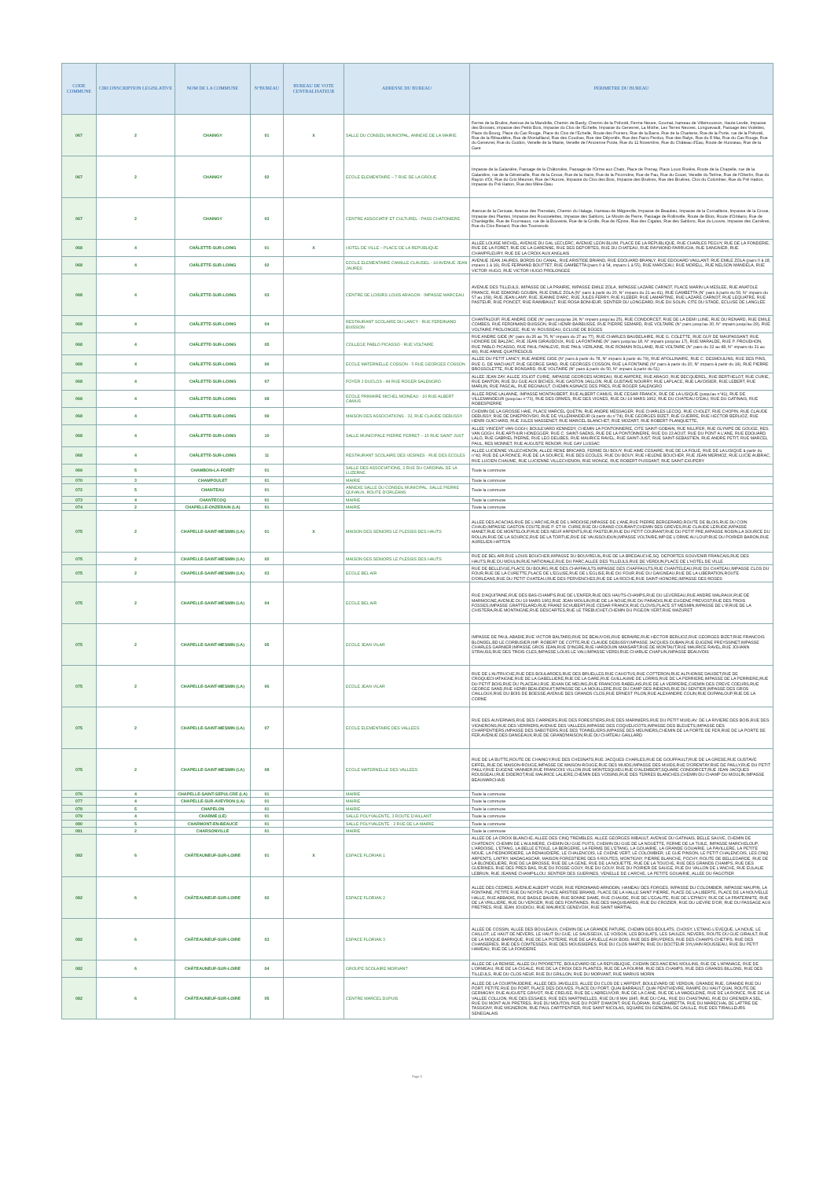| CODE COMMUNE | CIRCONSCRIPTION LEGISLATIVE | NOM DE LA COMMUNE | N°BUREAU | BUREAU DE VOTE CENTRALISATEUR | ADRESSE DU BUREAU | PERIMETRE DU BUREAU |
| --- | --- | --- | --- | --- | --- | --- |
| 067 | 2 | CHAINGY | 01 | X | SALLE DU CONSEIL MUNICIPAL, ANNEXE DE LA MAIRIE | Ferme de la Bruère, Avenue de la Mandrille, Chemin de Bardy, Chemin de la Prévoté, Ferme Neuve, Goumat, hameau de Villemousson, Haute Levée, Impasse des Brosses, impasse des Petits Bois, Impasse du Clos de l'Echelle, Impasse du Genevret, La Mothe, Les Terres Neuves, Longuevault, Passage des Violettes, Place du Bourg, Place du Cas Rouge, Place du Clos de l'Echelle, Route des Poiriers, Rue de la Barre, Rue de la Charterie, Rue de la Porte, rue de la Prévoté, Rue de la Ribaudière, Rue de Montafiland, Rue des Coudras, Rue des Déportés, Rue des Pains Perdus, Rue des Ralys, Rue du 8 Mai, Rue du Cas Rouge, Rue du Genevret, Rue du Guidon, Venelle de la Mairie, Venelle de l'Ancienne Poste, Rue du 11 Novembre, Rue du Château d'Eau, Route de Huisseau, Rue de la Gare |
| 067 | 2 | CHAINGY | 02 | | ECOLE ELEMENTAIRE – 7 RUE DE LA GROUE | Impasse de la Galanière, Passage de la Châtonière, Passage de l'Orme aux Chats, Place de Prenay, Place Louis Rivière, Route de la Chapelle, rue de la Galanière, rue de la Génetraille, Rue de la Groue, Rue de la Haire, Rue de la Picornière, Rue de Pau, Rue du Gouet, Venelle du Terline, Rue de l'Oberlin, Rue du Rayon d'Or, Rue du Gris Meunier, Rue de l'Aurore, Impasse du Clos des Bois, Impasse des Bruères, Rue des Bruères, Clos du Colombier, Rue du Pré Hatton, Impasse du Pré Hatton, Rue des Mère-Dieu |
| 067 | 2 | CHAINGY | 03 | | CENTRE ASSOCIATIF ET CULTUREL - PASS CHATONIERE | Avenue de la Cerisaie, Avenue des Pierrelats, Chemin du Halage, Hameau de Mégreville, Impasse de Beaulieu, Impasse de la Cornaillerie, Impasse de la Groue, Impasse des Plantes, Impasse des Rousselettes, Impasse des Sablons, Le Moulin de Pierre, Passage de Rollinville, Route de Blois, Route d'Orléans, Rue de Chantegrille, Rue de Fourneaux, rue de la Bouverie, Rue de la Grolle, Rue de l'Epine, Rue des Cigales, Rue des Sablons, Rue du Louvre, Impasse des Carrières, Rue du Clos Renard, Rue des Tournesols |
| 068 | 4 | CHÂLETTE-SUR-LOING | 01 | X | HOTEL DE VILLE – PLACE DE LA REPUBLIQUE | ALLEE LOUISE MICHEL, AVENUE DU GAL LECLERC, AVENUE LEON BLUM, PLACE DE LA REPUBLIQUE, RUE CHARLES PEGUY, RUE DE LA FONDERIE, RUE DE LA FORET, RUE DE LA GARENNE, RUE DES DEPORTES, RUE DU CHATEAU, RUE RAYMOND FARRUGIA, RUE SANGNIER, RUE CHAMPFLEURY, RUE DE LA CROIX AUX ANGLAIS |
| 068 | 4 | CHÂLETTE-SUR-LOING | 02 | | ECOLE ELEMENTAIRE CAMILLE CLAUDEL - 19 AVENUE JEAN JAURES | AVENUE JEAN JAURES, BORDS DU CANAL, RUE ARISTIDE BRIAND, RUE EDOUARD BRANLY, RUE EDOUARD VAILLANT, RUE EMILE ZOLA (pairs 0 à 18, impairs 1 à 19), RUE FERNAND BOUTTET, RUE GAMBETTA (pairs 0 à 54, impairs 1 à 55), RUE MARCEAU, RUE MORELL, RUE NELSON MANDELA, RUE VICTOR HUGO, RUE VICTOR HUGO PROLONGEE |
| 068 | 4 | CHÂLETTE-SUR-LOING | 03 | | CENTRE DE LOISIRS LOUIS ARAGON - IMPASSE MARCEAU | AVENUE DES TILLEULS, IMPASSE DE LA PRAIRIE, IMPASSE EMILE ZOLA, IMPASSE LAZARE CARNOT, PLACE MARIN LA MESLEE, RUE ANATOLE FRANCE, RUE EDMOND GOUBIN, RUE EMILE ZOLA (N° pairs à partir du 20, N° impairs du 21 au 41), RUE GAMBETTA (N° pairs à partir du 56, N° impairs du 57 au 159), RUE JEAN LAMY, RUE JEANNE D'ARC, RUE JULES FERRY, RUE KLEBER, RUE LAMARTINE, RUE LAZARE CARNOT, RUE LEQUATRE, RUE PASTEUR, RUE PONCET, RUE RAIMBAULT, RUE ROSA BONHEUR, SENTIER DU LONGEARD, RUE DU SOLIN, CITE DU STADE, ECLUSE DE LANGLEE |
| 068 | 4 | CHÂLETTE-SUR-LOING | 04 | | RESTAURANT SCOLAIRE DU LANCY - RUE FERDINAND BUISSON | CHANTALOUP, RUE ANDRE GIDE (N° pairs jusqu'au 24, N° impairs jusqu'au 25), RUE CONDORCET, RUE DE LA DEMI LUNE, RUE DU RENARD, RUE EMILE COMBES, RUE FERDINAND BUISSON, RUE HENRI BARBUSSE, RUE PIERRE SEMARD, RUE VOLTAIRE (N° pairs jusqu'au 30, N° impairs jusqu'au 29), RUE VOLTAIRE PROLONGEE, RUE W. ROUSSEAU, ECLUSE DE BÛGES |
| 068 | 4 | CHÂLETTE-SUR-LOING | 05 | | COLLEGE PABLO PICASSO - RUE VOLTAIRE | RUE ANDRE GIDE (N° pairs du 26 au 76, N° impairs du 27 au 77), RUE CHARLES BAUDELAIRE, RUE G. COLETTE, RUE GUY DE MAUPASSANT, RUE HONORE DE BALZAC, RUE JEAN GIRAUDOUX, RUE LA FONTAINE (N° pairs jusqu'au 18, N° impairs jusqu'au 17), RUE MARALDE, RUE P. PROUDHON, RUE PABLO PICASSO, RUE PAUL PAINLEVE, RUE PAUL VERLAINE, RUE ROMAIN ROLLAND, RUE VOLTAIRE (N° pairs du 32 au 48, N° impairs du 31 au 49), RUE ANNIE QUATRESOUS |
| 068 | 4 | CHÂLETTE-SUR-LOING | 06 | | ECOLE MATERNELLE COSSON - 5 RUE GEORGES COSSON | ALLEE DU PETIT LANCY, RUE ANDRE GIDE (N° pairs à partir du 78, N° impairs à partir du 79), RUE APOLLINAIRE, RUE C. DESMOULINS, RUE DES PINS, RUE G. DE MACHAUT, RUE GEORGE SAND, RUE GEORGES COSSON, RUE LA FONTAINE (N° pairs à partir du 20, N° impairs à partir du 19), RUE PIERRE BROSSOLETTE, RUE RONSARD, RUE VOLTAIRE (N° pairs à partir du 50, N° impairs à partir du 51) |
| 068 | 4 | CHÂLETTE-SUR-LOING | 07 | | FOYER J DUCLOS - 44 RUE ROGER SALENGRO | ALLEE JEAN ZAY, ALLEE JOLIOT CURIE, IMPASSE GEORGES MOREAU, RUE AMPERE, RUE ARAGO, RUE BECQUEREL, RUE BERTHELOT, RUE CURIE, RUE DANTON, RUE DU GUE AUX BICHES, RUE GASTON JAILLON, RUE GUSTAVE NOURRY, RUE LAPLACE, RUE LAVOISIER, RUE LEBERT, RUE MARLIN, RUE PASCAL, RUE REGNAULT, CHEMIN ASINACE DES PRES, RUE ROGER SALENGRO |
| 068 | 4 | CHÂLETTE-SUR-LOING | 08 | | ECOLE PRIMAIRE MICHEL MOINEAU - 10 RUE ALBERT CAMUS | ALLEE RENE LALANNE, IMPASSE MONTAUBERT, RUE ALBERT CAMUS, RUE CESAR FRANCK, RUE DE LA LISIQUE (jusqu'au n°41), RUE DE VILLEMANDEUR (jusqu'au n°73), RUE DES ORMES, RUE DES VIGNES, RUE DU 19 MARS 1962, RUE DU CHATEAU D'EAU, RUE DU GATINAIS, RUE ROBESPIERRE |
| 068 | 4 | CHÂLETTE-SUR-LOING | 09 | | MAISON DES ASSOCIATIONS - 32, RUE CLAUDE DEBUSSY | CHEMIN DE LA GROSSE HAIE, PLACE MARCEL QUETIN, RUE ANDRE MESSAGER, RUE CHARLES LECOQ, RUE CHOLET, RUE CHOPIN, RUE CLAUDE DEBUSSY, RUE DE DNIEPROVSKI, RUE DE VILLEMANDEUR (à partir du n°74), RUE GEORGES BIZET, RUE GUERRE, RUE HECTOR BERLIOZ, RUE HENRI GUICHARD, RUE JULES MASSENET, RUE MARCEL BLANCHET, RUE MOZART, RUE ROBERT PLANQUETTE, |
| 068 | 4 | CHÂLETTE-SUR-LOING | 10 | | SALLE MUNICIPALE PIERRE PERRET – 15 RUE SAINT JUST | ALLEE VINCENT VAN GOGH, BOULEVARD KENNEDY, CHEMIN LA PONTONNERIE, CITE SAINT-GOBAIN, RUE NILUFER, RUE OLYMPE DE GOUGE, RES. VAN GOGH, RUE ARTHUR HONEGGER, RUE C. SAINT-SAENS, RUE DE LA PONTONNERIE, RUE DU 23 AOUT, RUE DU PONT A L'ANE, RUE EDOUARD LALO, RUE GABRIEL PIERNE, RUE LEO DELIBES, RUE MAURICE RAVEL, RUE SAINT-JUST, RUE SAINT-SEBASTIEN, RUE ANDRE PETIT, RUE MARCEL PAUL, RES MONNET, RUE AUGUSTE RENOIR, RUE GAY LUSSAC |
| 068 | 4 | CHÂLETTE-SUR-LOING | 11 | | RESTAURANT SCOLAIRE DES VESINES - RUE DES ECOLES | ALLEE LUCIENNE VILLECHENON, ALLEE RENE BRICARD, FERME DU BOUY, RUE AIME CESAIRE, RUE DE LA FOLIE, RUE DE LA LISIQUE à partir du n°42, RUE DE LA RONCE, RUE DE LA SOURCE, RUE DES ECOLES, RUE DU BOUY, RUE HELENE BOUCHER, RUE JEAN MERMOZ, RUE LUCIE AUBRAC, RUE LUCIEN CHAUME, RUE LUCIENNE VILLECHENON, RUE MONGE, RUE ROBERT PUISSANT, RUE SAINT-EXUPERY |
| 069 | 5 | CHAMBON-LA-FORÊT | 01 | | SALLE DES ASSOCIATIONS, 2 RUE DU CARDINAL DE LA LUZERNE | Toute la commune |
| 070 | 3 | CHAMPOULET | 01 | | MAIRIE | Toute la commune |
| 072 | 5 | CHANTEAU | 01 | | ANNEXE SALLE DU CONSEIL MUNICIPAL, SALLE PIERRE QUIVAUX, ROUTE D'ORLÉANS | Toute la commune |
| 073 | 4 | CHANTECOQ | 01 | | MAIRIE | Toute la commune |
| 074 | 2 | CHAPELLE-ONZERAIN (LA) | 01 | | MAIRIE | Toute la commune |
| 075 | 2 | CHAPELLE-SAINT-MESMIN (LA) | 01 | X | MAISON DES SENIORS LE PLESSIS DES HAUTS | ALLEE DES ACACIAS,RUE DE L'ARCHE,RUE DE L'ARDOISE,IMPASSE DE L'ANE,RUE PIERRE BERGERARD,ROUTE DE BLOIS,RUE DU COIN CHAUD,IMPASSE GASTON COUTE,RUE P. ET M. CURIE,RUE DU GRAND COURANT,CHEMIN DES GREVES,RUE CLAUDE LERUDE,IMPASSE MANET,RUE DE MONTELOUP,RUE DES NEUF ARPENTS,RUE PASTEUR,RUE DU PETIT COURANT,RUE DU PETIT PRE,IMPASSE RODIN,LA SOURCE DU ROLLIN,RUE DE LA SOURCE,RUE DE LA TORTUE,RUE DE VAUSSOUDUN,IMPASSE VOLTAIRE,IMP.DE L'ORME AU LOUP,RUE DU POIRIER BARON,RUE AURELIEN HATTON |
| 075 | 2 | CHAPELLE-SAINT-MESMIN (LA) | 02 | | MAISON DES SENIORS LE PLESSIS DES HAUTS | RUE DE BEL AIR,RUE LOUIS BOUCHER,IMPASSE DU BOUVREUIL,RUE DE LA BREDAUCHE,SQ. DEPORTES-SOUVENIR FRANCAIS,RUE DES HAUTS,RUE DU MOULIN,RUE NATIONALE,RUE DU PARC,ALLEE DES TILLEULS,RUE DE VERDUN,PLACE DE L'HOTEL DE VILLE |
| 075 | 2 | CHAPELLE-SAINT-MESMIN (LA) | 03 | | ECOLE BEL AIR | RUE DE BELLEVUE,PLACE DU BOURG,RUE DES CHAFFAULTS,IMPASSE DES CHAFFAULTS,RUE CHANTELEAU,RUE DU CHATEAU,IMPASSE CLOS DU FOUR,RUE DE LA CURETTE,PLACE DE L'EGLISE,RUE DE L'EGLISE,RUE DU FOUR,RUE DU GAIGNEAU,RUE DE LA LIBERATION,ROUTE D'ORLEANS,RUE DU PETIT CHATEAU,RUE DES PERVENCHES,RUE DE LA ROCHE,RUE SAINT-HONORE,IMPASSE DES ROSES |
| 075 | 2 | CHAPELLE-SAINT-MESMIN (LA) | 04 | | ECOLE BEL AIR | RUE D'AQUITAINE,RUE DES BAS-CHAMPS,RUE DE L'ENFER,RUE DES HAUTS-CHAMPS,RUE DU LEVEREAU,RUE ANDRE MALRAUX,RUE DE MARMOGNE,AVENUE DU 19 MARS 1962,RUE JEAN MOULIN,RUE DE LA NOUE,RUE DU PARADIS,RUE EUGENE PREVOST,RUE DES TROIS FOSSES,IMPASSE GRATTELARD,RUE FRANZ SCHUBERT,RUE CESAR FRANCK,RUE CLOVIS,PLACE ST MESMIN,IMPASSE DE L'IF,RUE DE LA CHISTERA,RUE MONTAIGNE,RUE DESCARTES,RUE LE TREBUCHET,CHEMIN DU PIGEON VERT,RUE MAZURET |
| 075 | 2 | CHAPELLE-SAINT-MESMIN (LA) | 05 | | ECOLE JEAN VILAR | IMPASSE DE PAUL ABADIE,RUE VICTOR BALTARD,RUE DE BEAUVOIS,RUE BERAIRE,RUE HECTOR BERLIOZ,RUE GEORGES BIZET,RUE FRANCOIS BLONDEL,BD LE CORBUSIER,IMP. ROBERT DE COTTE,RUE CLAUDE DEBUSSY,IMPASSE JACQUES DUBAN,RUE EUGENE FREYSSINET,IMPASSE CHARLES GARNIER,IMPASSE GROS JEAN,RUE D'INGRE,RUE HARDOUIN MANSART,RUE DE MONTAUT,RUE MAURICE RAVEL,RUE JOHANN STRAUSS,RUE DES TROIS CLES,IMPASSE LOUIS LE VAU,IMPASSE VERDI,RUE CHARLIE CHAPLIN,IMPASSE BEAUVOIS |
| 075 | 2 | CHAPELLE-SAINT-MESMIN (LA) | 06 | | ECOLE JEAN VILAR | RUE DE L'AUTRUCHE,RUE DES BOULARDES,RUE DES BRUELLES,RUE CAHOTUS,RUE COTTERON,RUE ALPHONSE DAUDET,RUE DE CROQUECHATAIGNE,RUE DE LA GABELLIERE,RUE DE LA GARE,RUE GUILLAUME DE LORRIS,RUE DE LA PERRIERE,IMPASSE DE LA PERRIERE,RUE DU PETIT BOIS,RUE DU PLACEAU,RUE JEHAN DE MEUNG,RUE FRANCOIS RABELAIS,RUE DE LA VERRERIE,CHEMIN DES CREVE COEURS,RUE GEORGE SAND,RUE HENRI BEAUDENUIT,IMPASSE DE LA MOUILLERE,RUE DU CAMP DES INDIENS,RUE DU SENTIER,IMPASSE DES GROS CAILLOUX,RUE DU BOIS DE BOESSE,AVENUE DES GRANDS CLOS,RUE ERNEST PILON,RUE ALEXANDRE COLIN,RUE DUPANLOUP,RUE DE LA CORNE |
| 075 | 2 | CHAPELLE-SAINT-MESMIN (LA) | 07 | | ECOLE ELEMENTAIRE DES VALLEES | RUE DES AUVERNAIS,RUE DES CARRIERS,RUE DES FORESTIERS,RUE DES MARINIERS,RUE DU PETIT MUID,AV. DE LA RIVIERE DES BOIS,RUE DES VIGNERONS,RUE DES VERRIERS,AVENUE DES VALLEES,IMPASSE DES COQUELICOTS,IMPASSE DES BLEUETS,IMPASSE DES CHARPENTIERS,IMPASSE DES SABOTIERS,RUE DES TONNELIERS,IMPASSE DES MEUNIERS,CHEMIN DE LA PORTE DE FER,RUE DE LA PORTE DE FER,AVENUE DES DANGEAUX,RUE DE GRAND'MAISON,RUE DU CHATEAU GAILLARD |
| 075 | 2 | CHAPELLE-SAINT-MESMIN (LA) | 08 | | ECOLE MATERNELLE DES VALLEES | RUE DE LA BUTTE,ROUTE DE CHAINGY,RUE DES CHESNATS,RUE JACQUES CHARLES,RUE DE GOUFFAULT,RUE DE LA GRESE,RUE GUSTAVE EIFFEL,RUE DE MAISON-ROUGE,IMPASSE DE MAISON-ROUGE,RUE DES MUIDS,IMPASSE DES MUIDS,RUE D'ORENTAY,RUE DE PAILLY,RUE DU PETIT PAILLY,RUE EUGENE VANNIER,RUE FRANCOIS VILLON,RUE MONTESQUIEU,RUE D'ALEMBERT,SQUARE CONDORCET,RUE JEAN-JACQUES ROUSSEAU,RUE DIDEROT,RUE MAURICE LALIERE,CHEMIN DES VOISINS,RUE DES TERRES BLANCHES,CHEMIN DU CHAMP DU MOULIN,IMPASSE BEAUMARCHAIS |
| 076 | 4 | CHAPELLE-SAINT-SEPULCRE (LA) | 01 | | MAIRIE | Toute la commune |
| 077 | 4 | CHAPELLE-SUR-AVEYRON (LA) | 01 | | MAIRIE | Toute la commune |
| 078 | 5 | CHAPELON | 01 | | MAIRIE | Toute la commune |
| 079 | 4 | CHARME (LE) | 01 | | SALLE POLYVALENTE, 3 ROUTE D'AILLANT | Toute la commune |
| 080 | 5 | CHARMONT-EN-BEAUCE | 01 | | SALLE POLYVALENTE - 2 RUE DE LA MAIRIE | Toute la commune |
| 081 | 2 | CHARSONVILLE | 01 | | MAIRIE | Toute la commune |
| 082 | 6 | CHÂTEAUNEUF-SUR-LOIRE | 01 | X | ESPACE FLORIAN 1 | ALLEE DE LA CROIX BLANCHE, ALLEE DES CINQ TREMBLES, ALLEE GEORGES IMBAULT, AVENUE DU GATINAIS, BELLE SAUVE, CHEMIN DE CHATENOY, CHEMIN DE L'AULNIERE, CHEMIN DU GUE PUITS, CHEMIN DU GUE DE LA NOUETTE, FERME DE LA TUILE, IMPASSE MARCHELOUP, L'ARDOISE, L'ETANG, LA BELLE ETOILE, LA BERGERIE, LA FERME DE L'ETANG, LA GOUAIRIE, LA GRANDE GOUAIRIE, LA PAVILLERE, LA PETITE NOUE, LA PIEDNORDIERE, LA RENAUDIERE, LE CHALENCOIS, LE CHENE VERT, LE COLOMBIER, LE GUE PINSON, LE PETIT CHALENCOIS, LES CINQ ARPENTS, LINTRY, MADAGASCAR, MAISON FORESTIERE DES 6 ROUTES, MONTIGNY, PIERRE BLANCHE, POCHY, ROUTE DE BELLEGARDE, RUE DE LA BLONDELIERE, RUE DE LA BROSSE, RUE DE LA GENE, RUE DE LA NOUETTE, RUE DE LA TOUCHE, RUE DES GRANDS CHAMPS, RUE DES GUERINES, RUE DES PRES BAS, RUE DU FOSSE GOUY, RUE DU GOUY, RUE DU POIRIER DE SAUGE, RUE DU VALLON DE L'ANCHE, RUE EULALIE LEBRUN, RUE JEANNE CHAMPILLOU, SENTIER DES GUERINES, VENELLE DE L'ARCHE, LA PETITE GOUAIRIE, ALLEE DU FAGOTIER |
| 082 | 6 | CHÂTEAUNEUF-SUR-LOIRE | 02 | | ESPACE FLORIAN 2 | ALLEE DES CEDRES, AVENUE ALBERT VIGER, RUE FERDINAND ARNODIN, HAMEAU DES FORGES, IMPASSE DU COLOMBIER, IMPASSE MAUPIN, LA FONTAINE, PETITE RUE DU NOYER, PLACE ARISTIDE BRIAND, PLACE DE LA HALLE SAINT PIERRE, PLACE DE LA LIBERTE, PLACE DE LA NOUVELLE HALLE, RUE ABBADIE, RUE BASILE BAUDIN, RUE BONNE DAME, RUE CHAUDE, RUE DE L'EGALITE, RUE DE L'EPINOY, RUE DE LA FRATERNITE, RUE DE LA VRILLIERE, RUE DU VERGER, RUE DES FONTAINES, RUE DES MAQUISARDS, RUE DU CROZIER, RUE DU LIEVRE D'OR, RUE DU PASSAGE AUX PRETRES, RUE JEAN JOUDIOU, RUE MAURICE GENEVOIX, RUE SAINT MARTIAL |
| 082 | 6 | CHÂTEAUNEUF-SUR-LOIRE | 03 | | ESPACE FLORIAN 3 | ALLEE DE COSSIN, ALLEE DES BOULEAUX, CHEMIN DE LA GRANDE PATURE, CHEMIN DES BOULATS, CHOISY, L'ETANG L'EVEQUE, LA NOUE, LE CAILLOT, LE HAUT DE NEVERS, LE HAUT DU GUE, LE SAUSSEUX, LE VOISON, LES BOULATS, LES SAULES, NEVERS, ROUTE DU GUE GIRAULT, RUE DE LA MOQUE BARRIQUE, RUE DE LA POTERIE, RUE DE LA RUELLE AUX BOIS, RUE DES BRUYERES, RUE DES CHAMPS CHETIFS, RUE DES CHANSERIES, RUE DES COMTESSES, RUE DES MOUSSIERES, RUE DU CLOS MARTIN, RUE DU DOCTEUR SYLVAIN ROUSSEAU, RUE DU PETIT HAMEAU, RUE DE LA FONDERIE |
| 082 | 6 | CHÂTEAUNEUF-SUR-LOIRE | 04 | | GROUPE SCOLAIRE MORVANT | ALLEE DE LA REMISE, ALLEE DU PIPORETTE, BOULEVARD DE LA REPUBLIQUE, CHEMIN DES ANCIENS MOULINS, RUE DE L'APANAGE, RUE DE L'ORMEAU, RUE DE LA CIGALE, RUE DE LA CROIX DES PLANTES, RUE DE LA FOURMI, RUE DES CHAMPS, RUE DES GRANDS BILLONS, RUE DES TILLEULS, RUE DU CLOS NEUF, RUE DU GRILLON, RUE DU MORVANT, RUE MARIUS MORIN |
| 082 | 6 | CHÂTEAUNEUF-SUR-LOIRE | 05 | | CENTRE MARCEL DUPUIS | ALLEE DE LA COURTAUDERIE, ALLEE DES JAVELLES, ALLEE DU CLOS DE L'ARPENT, BOULEVARD DE VERDUN, GRANDE RUE, GRANDE RUE DU PORT, PETITE RUE DU PORT, PLACE DES DOUVES, PLACE DU PORT, QUAI BARRAULT, QUAI PENTHIEVRE, RAMPE DU HAUT QUAI, ROUTE DE GERMIGNY, RUE AUGUSTE GRIVOT, RUE CREUSE, RUE DE L'ABREUVOIR, RUE DE LA CANE, RUE DE LA MADELEINE, RUE DE LA RONCE, RUE DE LA VALLEE COLLION, RUE DES ESSAIES, RUE DES MARTINELLES, RUE DU 8 MAI 1945, RUE DU CAIL, RUE DU CHASTAING, RUE DU GRENIER A SEL, RUE DU MONT AUX PRETRES, RUE DU MOUTON, RUE DU PORT D'AMONT, RUE FLORIAN, RUE GAMBETTA, RUE DU MARECHAL DE LATTRE DE TASSIGNY, RUE MIGNERON, RUE PAUL CARTPENTIER, RUE SAINT NICOLAS, SQUARE DU GENERAL DE GAULLE, RUE DES TIRAILLEURS SENEGALAIS |
Page 3